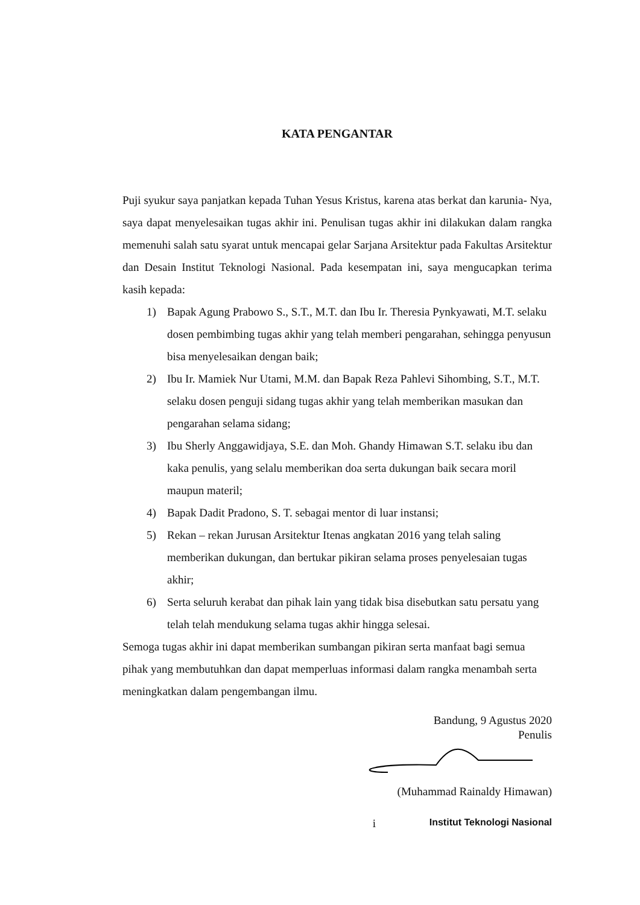KATA PENGANTAR
Puji syukur saya panjatkan kepada Tuhan Yesus Kristus, karena atas berkat dan karunia- Nya, saya dapat menyelesaikan tugas akhir ini. Penulisan tugas akhir ini dilakukan dalam rangka memenuhi salah satu syarat untuk mencapai gelar Sarjana Arsitektur pada Fakultas Arsitektur dan Desain Institut Teknologi Nasional. Pada kesempatan ini, saya mengucapkan terima kasih kepada:
1) Bapak Agung Prabowo S., S.T., M.T. dan Ibu Ir. Theresia Pynkyawati, M.T. selaku dosen pembimbing tugas akhir yang telah memberi pengarahan, sehingga penyusun bisa menyelesaikan dengan baik;
2) Ibu Ir. Mamiek Nur Utami, M.M. dan Bapak Reza Pahlevi Sihombing, S.T., M.T. selaku dosen penguji sidang tugas akhir yang telah memberikan masukan dan pengarahan selama sidang;
3) Ibu Sherly Anggawidjaya, S.E. dan Moh. Ghandy Himawan S.T. selaku ibu dan kaka penulis, yang selalu memberikan doa serta dukungan baik secara moril maupun materil;
4) Bapak Dadit Pradono, S. T. sebagai mentor di luar instansi;
5) Rekan – rekan Jurusan Arsitektur Itenas angkatan 2016 yang telah saling memberikan dukungan, dan bertukar pikiran selama proses penyelesaian tugas akhir;
6) Serta seluruh kerabat dan pihak lain yang tidak bisa disebutkan satu persatu yang telah telah mendukung selama tugas akhir hingga selesai.
Semoga tugas akhir ini dapat memberikan sumbangan pikiran serta manfaat bagi semua pihak yang membutuhkan dan dapat memperluas informasi dalam rangka menambah serta meningkatkan dalam pengembangan ilmu.
Bandung, 9 Agustus 2020
Penulis
(Muhammad Rainaldy Himawan)
i Institut Teknologi Nasional